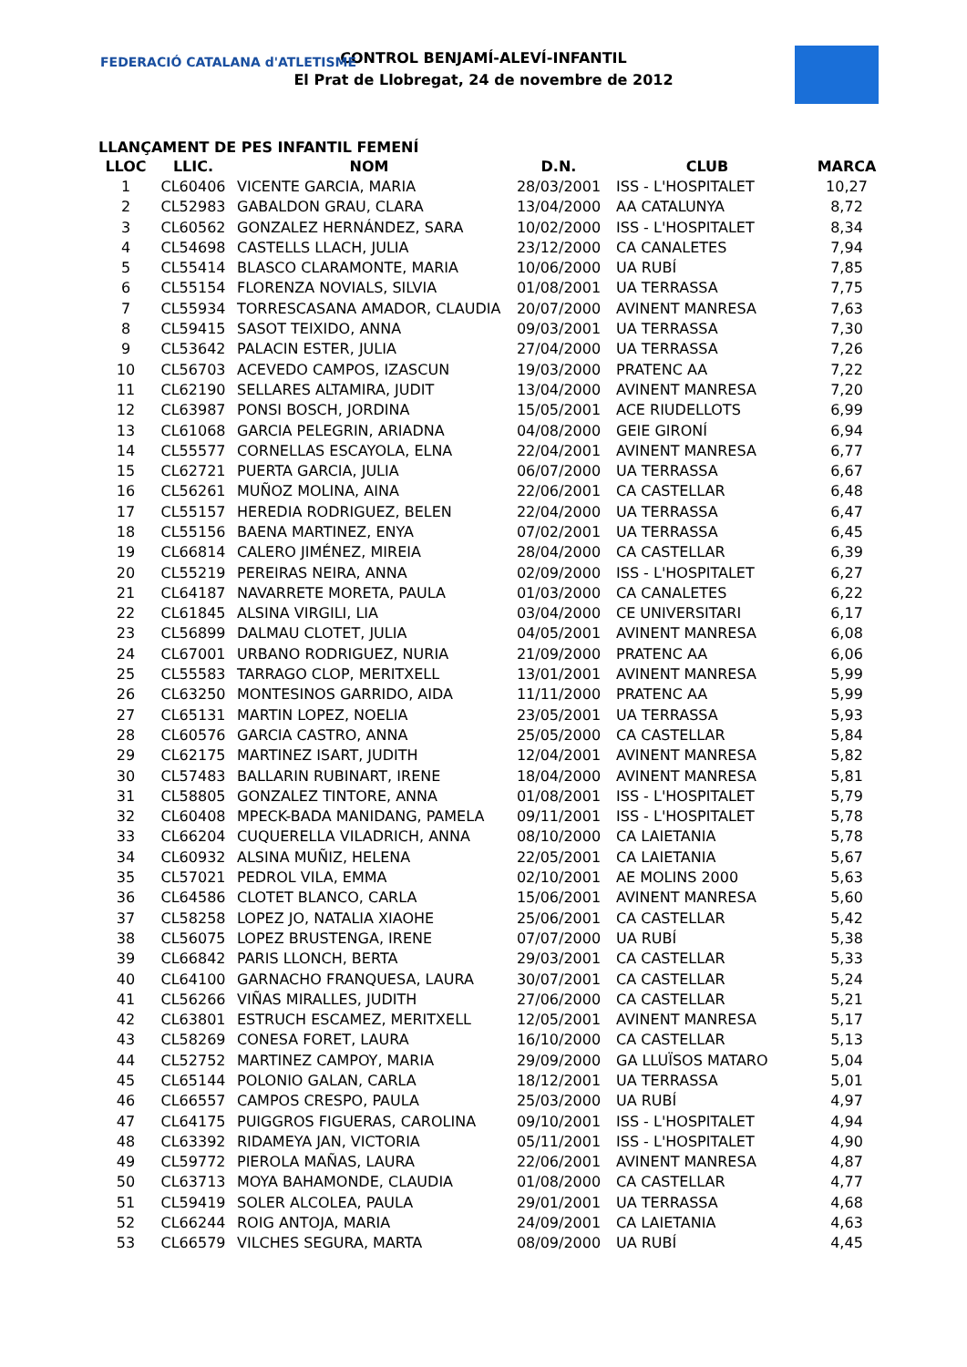FEDERACIÓ CATALANA d'ATLETISME
CONTROL BENJAMÍ-ALEVÍ-INFANTIL
El Prat de Llobregat, 24 de novembre de 2012
LLANÇAMENT DE PES INFANTIL FEMENÍ
| LLOC | LLIC. | NOM | D.N. | CLUB | MARCA |
| --- | --- | --- | --- | --- | --- |
| 1 | CL60406 | VICENTE GARCIA, MARIA | 28/03/2001 | ISS - L'HOSPITALET | 10,27 |
| 2 | CL52983 | GABALDON GRAU, CLARA | 13/04/2000 | AA CATALUNYA | 8,72 |
| 3 | CL60562 | GONZALEZ HERNÁNDEZ, SARA | 10/02/2000 | ISS - L'HOSPITALET | 8,34 |
| 4 | CL54698 | CASTELLS LLACH, JULIA | 23/12/2000 | CA CANALETES | 7,94 |
| 5 | CL55414 | BLASCO CLARAMONTE, MARIA | 10/06/2000 | UA RUBÍ | 7,85 |
| 6 | CL55154 | FLORENZA NOVIALS, SILVIA | 01/08/2001 | UA TERRASSA | 7,75 |
| 7 | CL55934 | TORRESCASANA AMADOR, CLAUDIA | 20/07/2000 | AVINENT MANRESA | 7,63 |
| 8 | CL59415 | SASOT TEIXIDO, ANNA | 09/03/2001 | UA TERRASSA | 7,30 |
| 9 | CL53642 | PALACIN ESTER, JULIA | 27/04/2000 | UA TERRASSA | 7,26 |
| 10 | CL56703 | ACEVEDO CAMPOS, IZASCUN | 19/03/2000 | PRATENC AA | 7,22 |
| 11 | CL62190 | SELLARES ALTAMIRA, JUDIT | 13/04/2000 | AVINENT MANRESA | 7,20 |
| 12 | CL63987 | PONSI BOSCH, JORDINA | 15/05/2001 | ACE RIUDELLOTS | 6,99 |
| 13 | CL61068 | GARCIA PELEGRIN, ARIADNA | 04/08/2000 | GEIE GIRONÍ | 6,94 |
| 14 | CL55577 | CORNELLAS ESCAYOLA, ELNA | 22/04/2001 | AVINENT MANRESA | 6,77 |
| 15 | CL62721 | PUERTA GARCIA, JULIA | 06/07/2000 | UA TERRASSA | 6,67 |
| 16 | CL56261 | MUÑOZ MOLINA, AINA | 22/06/2001 | CA CASTELLAR | 6,48 |
| 17 | CL55157 | HEREDIA RODRIGUEZ, BELEN | 22/04/2000 | UA TERRASSA | 6,47 |
| 18 | CL55156 | BAENA MARTINEZ, ENYA | 07/02/2001 | UA TERRASSA | 6,45 |
| 19 | CL66814 | CALERO JIMÉNEZ, MIREIA | 28/04/2000 | CA CASTELLAR | 6,39 |
| 20 | CL55219 | PEREIRAS NEIRA, ANNA | 02/09/2000 | ISS - L'HOSPITALET | 6,27 |
| 21 | CL64187 | NAVARRETE MORETA, PAULA | 01/03/2000 | CA CANALETES | 6,22 |
| 22 | CL61845 | ALSINA VIRGILI, LIA | 03/04/2000 | CE UNIVERSITARI | 6,17 |
| 23 | CL56899 | DALMAU CLOTET, JULIA | 04/05/2001 | AVINENT MANRESA | 6,08 |
| 24 | CL67001 | URBANO RODRIGUEZ, NURIA | 21/09/2000 | PRATENC AA | 6,06 |
| 25 | CL55583 | TARRAGO CLOP, MERITXELL | 13/01/2001 | AVINENT MANRESA | 5,99 |
| 26 | CL63250 | MONTESINOS GARRIDO, AIDA | 11/11/2000 | PRATENC AA | 5,99 |
| 27 | CL65131 | MARTIN LOPEZ, NOELIA | 23/05/2001 | UA TERRASSA | 5,93 |
| 28 | CL60576 | GARCIA CASTRO, ANNA | 25/05/2000 | CA CASTELLAR | 5,84 |
| 29 | CL62175 | MARTINEZ ISART, JUDITH | 12/04/2001 | AVINENT MANRESA | 5,82 |
| 30 | CL57483 | BALLARIN RUBINART, IRENE | 18/04/2000 | AVINENT MANRESA | 5,81 |
| 31 | CL58805 | GONZALEZ TINTORE, ANNA | 01/08/2001 | ISS - L'HOSPITALET | 5,79 |
| 32 | CL60408 | MPECK-BADA MANIDANG, PAMELA | 09/11/2001 | ISS - L'HOSPITALET | 5,78 |
| 33 | CL66204 | CUQUERELLA VILADRICH, ANNA | 08/10/2000 | CA LAIETANIA | 5,78 |
| 34 | CL60932 | ALSINA MUÑIZ, HELENA | 22/05/2001 | CA LAIETANIA | 5,67 |
| 35 | CL57021 | PEDROL VILA, EMMA | 02/10/2001 | AE MOLINS 2000 | 5,63 |
| 36 | CL64586 | CLOTET BLANCO, CARLA | 15/06/2001 | AVINENT MANRESA | 5,60 |
| 37 | CL58258 | LOPEZ JO, NATALIA XIAOHE | 25/06/2001 | CA CASTELLAR | 5,42 |
| 38 | CL56075 | LOPEZ BRUSTENGA, IRENE | 07/07/2000 | UA RUBÍ | 5,38 |
| 39 | CL66842 | PARIS LLONCH, BERTA | 29/03/2001 | CA CASTELLAR | 5,33 |
| 40 | CL64100 | GARNACHO FRANQUESA, LAURA | 30/07/2001 | CA CASTELLAR | 5,24 |
| 41 | CL56266 | VIÑAS MIRALLES, JUDITH | 27/06/2000 | CA CASTELLAR | 5,21 |
| 42 | CL63801 | ESTRUCH ESCAMEZ, MERITXELL | 12/05/2001 | AVINENT MANRESA | 5,17 |
| 43 | CL58269 | CONESA FORET, LAURA | 16/10/2000 | CA CASTELLAR | 5,13 |
| 44 | CL52752 | MARTINEZ CAMPOY, MARIA | 29/09/2000 | GA LLUÏSOS MATARO | 5,04 |
| 45 | CL65144 | POLONIO GALAN, CARLA | 18/12/2001 | UA TERRASSA | 5,01 |
| 46 | CL66557 | CAMPOS CRESPO, PAULA | 25/03/2000 | UA RUBÍ | 4,97 |
| 47 | CL64175 | PUIGGROS FIGUERAS, CAROLINA | 09/10/2001 | ISS - L'HOSPITALET | 4,94 |
| 48 | CL63392 | RIDAMEYA JAN, VICTORIA | 05/11/2001 | ISS - L'HOSPITALET | 4,90 |
| 49 | CL59772 | PIEROLA MAÑAS, LAURA | 22/06/2001 | AVINENT MANRESA | 4,87 |
| 50 | CL63713 | MOYA BAHAMONDE, CLAUDIA | 01/08/2000 | CA CASTELLAR | 4,77 |
| 51 | CL59419 | SOLER ALCOLEA, PAULA | 29/01/2001 | UA TERRASSA | 4,68 |
| 52 | CL66244 | ROIG ANTOJA, MARIA | 24/09/2001 | CA LAIETANIA | 4,63 |
| 53 | CL66579 | VILCHES SEGURA, MARTA | 08/09/2000 | UA RUBÍ | 4,45 |